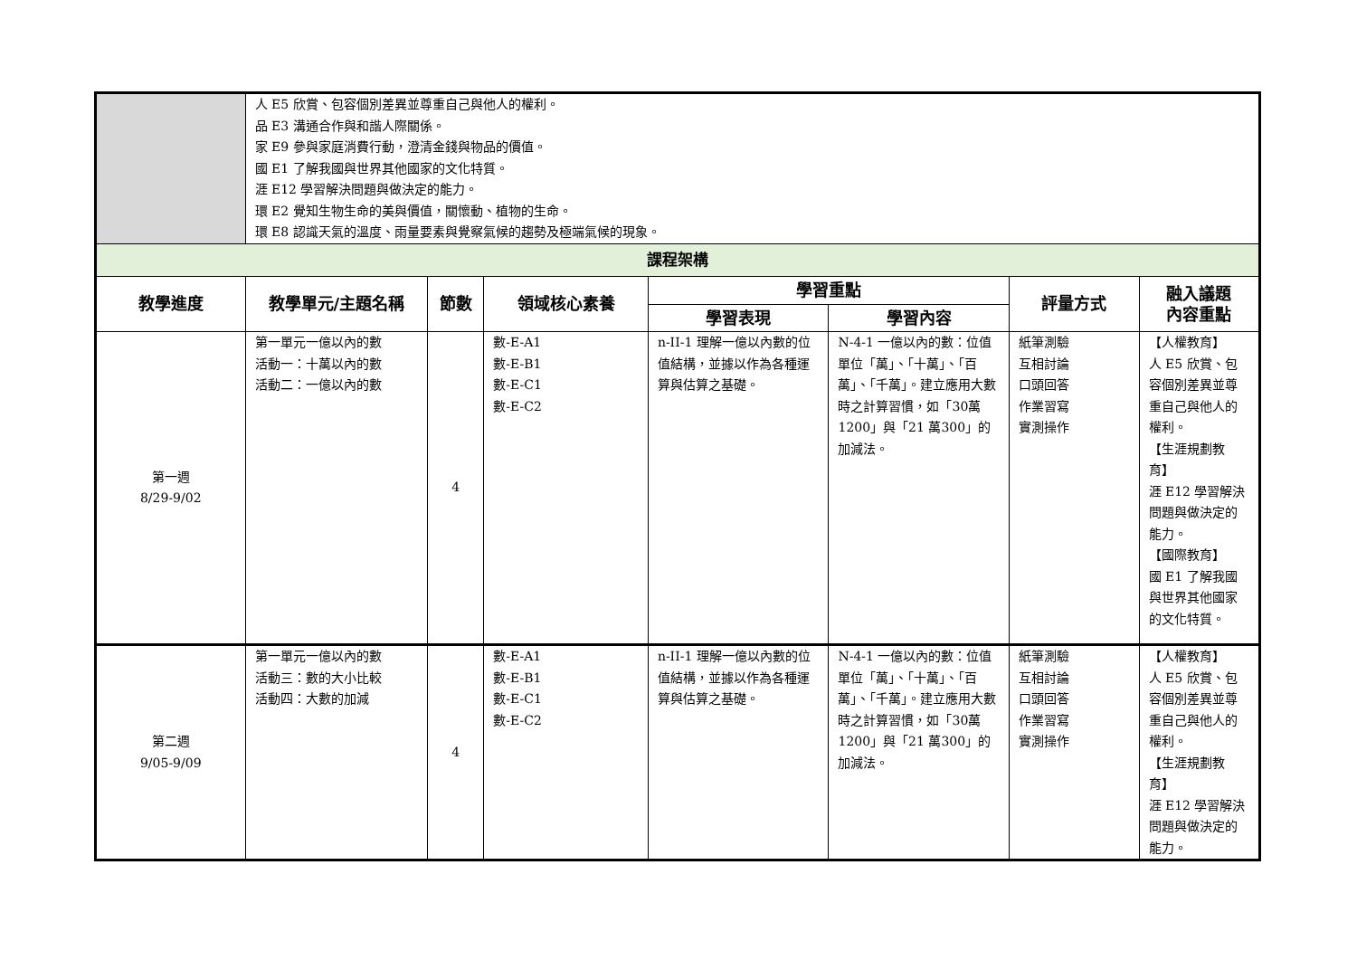| | 人 E5 欣賞、包容個別差異並尊重自己與他人的權利。 品 E3 溝通合作與和諧人際關係。 家 E9 參與家庭消費行動，澄清金錢與物品的價值。 國 E1 了解我國與世界其他國家的文化特質。 涯 E12 學習解決問題與做決定的能力。 環 E2 覺知生物生命的美與價值，關懷動、植物的生命。 環 E8 認識天氣的溫度、雨量要素與覺察氣候的趨勢及極端氣候的現象。 | | | | | | |
| 課程架構 | | | | | | | |
| 教學進度 | 教學單元/主題名稱 | 節數 | 領域核心素養 | 學習重點 | | 評量方式 | 融入議題 內容重點 |
| | | | | 學習表現 | 學習內容 | | |
| 第一週 8/29-9/02 | 第一單元一億以內的數 活動一：十萬以內的數 活動二：一億以內的數 | 4 | 數-E-A1 數-E-B1 數-E-C1 數-E-C2 | n-II-1 理解一億以內數的位值結構，並據以作為各種運算與估算之基礎。 | N-4-1 一億以內的數：位值單位「萬」、「十萬」、「百萬」、「千萬」。建立應用大數時之計算習慣，如「30萬 1200」與「21 萬300」的加減法。 | 紙筆測驗 互相討論 口頭回答 作業習寫 實測操作 | 【人權教育】 人 E5 欣賞、包容個別差異並尊重自己與他人的權利。 【生涯規劃教育】 涯 E12 學習解決問題與做決定的能力。 【國際教育】 國 E1 了解我國與世界其他國家的文化特質。 |
| 第二週 9/05-9/09 | 第一單元一億以內的數 活動三：數的大小比較 活動四：大數的加減 | 4 | 數-E-A1 數-E-B1 數-E-C1 數-E-C2 | n-II-1 理解一億以內數的位值結構，並據以作為各種運算與估算之基礎。 | N-4-1 一億以內的數：位值單位「萬」、「十萬」、「百萬」、「千萬」。建立應用大數時之計算習慣，如「30萬 1200」與「21 萬300」的加減法。 | 紙筆測驗 互相討論 口頭回答 作業習寫 實測操作 | 【人權教育】 人 E5 欣賞、包容個別差異並尊重自己與他人的權利。 【生涯規劃教育】 涯 E12 學習解決問題與做決定的能力。 |